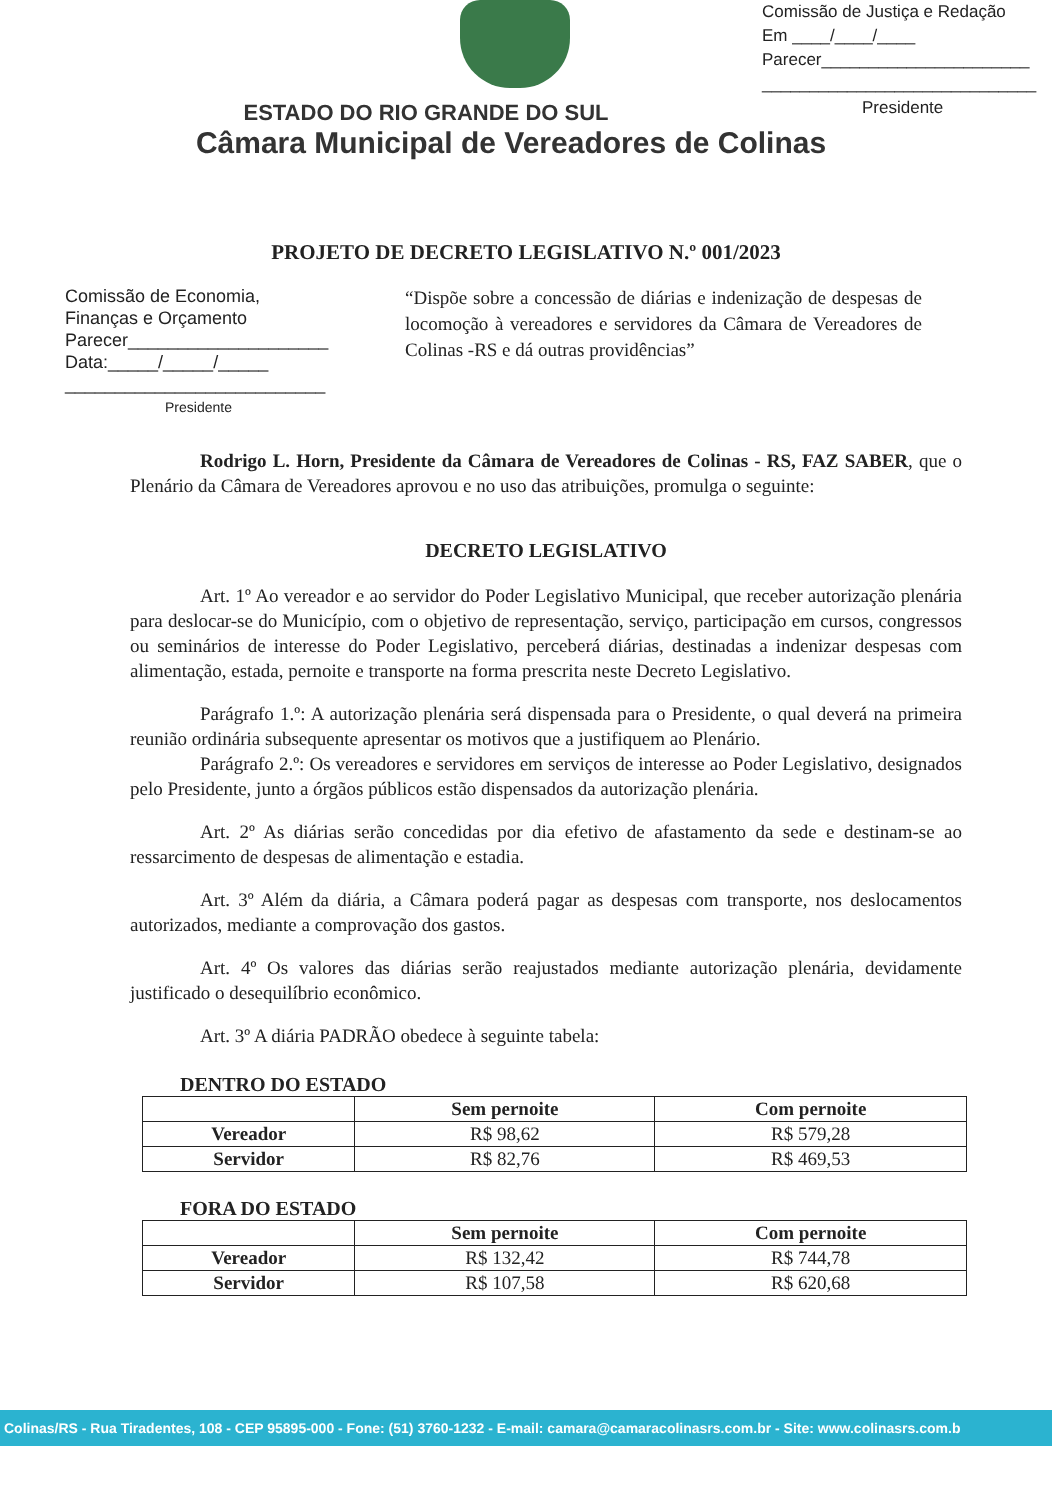Comissão de Justiça e Redação
Em ____/____/____
Parecer______________________
_____________________________
Presidente
ESTADO DO RIO GRANDE DO SUL
Câmara Municipal de Vereadores de Colinas
PROJETO DE DECRETO LEGISLATIVO N.º 001/2023
Comissão de Economia,
Finanças e Orçamento
Parecer____________________
Data:_____/_____/_____
__________________________
Presidente
“Dispõe sobre a concessão de diárias e indenização de despesas de locomoção à vereadores e servidores da Câmara de Vereadores de Colinas -RS e dá outras providências”
Rodrigo L. Horn, Presidente da Câmara de Vereadores de Colinas - RS, FAZ SABER, que o Plenário da Câmara de Vereadores aprovou e no uso das atribuições, promulga o seguinte:
DECRETO LEGISLATIVO
Art. 1º Ao vereador e ao servidor do Poder Legislativo Municipal, que receber autorização plenária para deslocar-se do Município, com o objetivo de representação, serviço, participação em cursos, congressos ou seminários de interesse do Poder Legislativo, perceberá diárias, destinadas a indenizar despesas com alimentação, estada, pernoite e transporte na forma prescrita neste Decreto Legislativo.
Parágrafo 1.º: A autorização plenária será dispensada para o Presidente, o qual deverá na primeira reunião ordinária subsequente apresentar os motivos que a justifiquem ao Plenário.
Parágrafo 2.º: Os vereadores e servidores em serviços de interesse ao Poder Legislativo, designados pelo Presidente, junto a órgãos públicos estão dispensados da autorização plenária.
Art. 2º As diárias serão concedidas por dia efetivo de afastamento da sede e destinam-se ao ressarcimento de despesas de alimentação e estadia.
Art. 3º Além da diária, a Câmara poderá pagar as despesas com transporte, nos deslocamentos autorizados, mediante a comprovação dos gastos.
Art. 4º Os valores das diárias serão reajustados mediante autorização plenária, devidamente justificado o desequilíbrio econômico.
Art. 3º A diária PADRÃO obedece à seguinte tabela:
DENTRO DO ESTADO
| | Sem pernoite | Com pernoite |
| --- | --- | --- |
| Vereador | R$ 98,62 | R$ 579,28 |
| Servidor | R$ 82,76 | R$ 469,53 |
FORA DO ESTADO
| | Sem pernoite | Com pernoite |
| --- | --- | --- |
| Vereador | R$ 132,42 | R$ 744,78 |
| Servidor | R$ 107,58 | R$ 620,68 |
Colinas/RS - Rua Tiradentes, 108 - CEP 95895-000 - Fone: (51) 3760-1232 - E-mail: camara@camaracolinasrs.com.br - Site: www.colinasrs.com.b